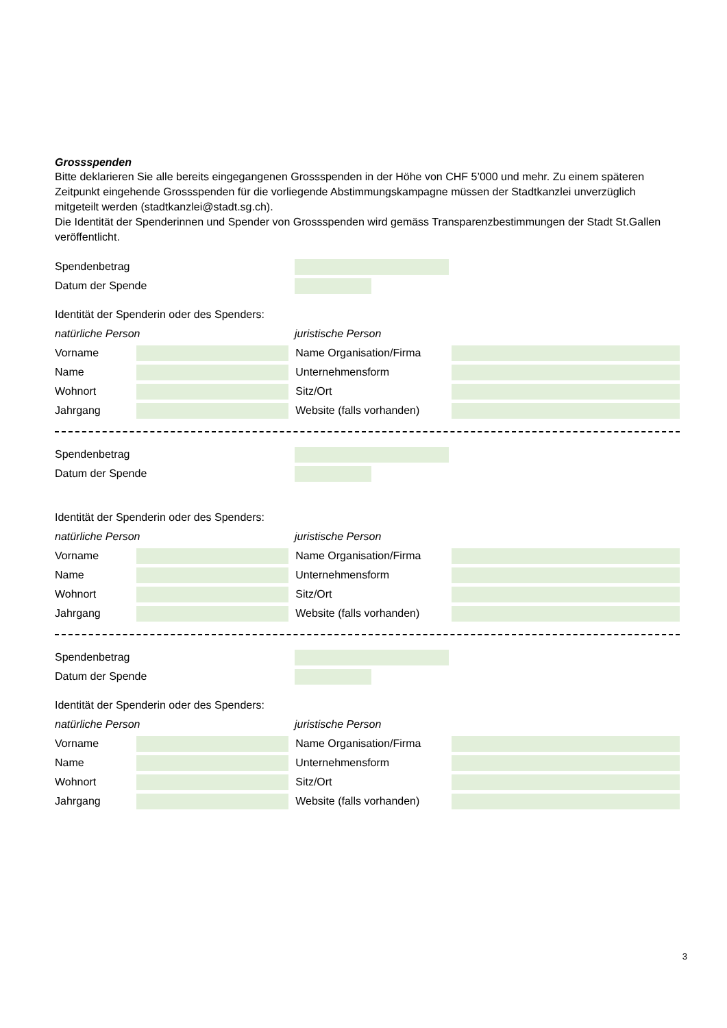Grossspenden
Bitte deklarieren Sie alle bereits eingegangenen Grossspenden in der Höhe von CHF 5’000 und mehr. Zu einem späteren Zeitpunkt eingehende Grossspenden für die vorliegende Abstimmungskampagne müssen der Stadtkanzlei unverzüglich mitgeteilt werden (stadtkanzlei@stadt.sg.ch).
Die Identität der Spenderinnen und Spender von Grossspenden wird gemäss Transparenzbestimmungen der Stadt St.Gallen veröffentlicht.
Spendenbetrag
Datum der Spende
Identität der Spenderin oder des Spenders:
natürliche Person juristische Person
Vorname Name Organisation/Firma
Name Unternehmensform
Wohnort Sitz/Ort
Jahrgang
Website (falls vorhanden)
Spendenbetrag
Datum der Spende
Identität der Spenderin oder des Spenders:
natürliche Person juristische Person
Vorname Name Organisation/Firma
Name Unternehmensform
Wohnort Sitz/Ort
Jahrgang
Website (falls vorhanden)
Spendenbetrag
Datum der Spende
Identität der Spenderin oder des Spenders:
natürliche Person juristische Person
Vorname Name Organisation/Firma
Name Unternehmensform
Wohnort Sitz/Ort
Jahrgang
Website (falls vorhanden)
3